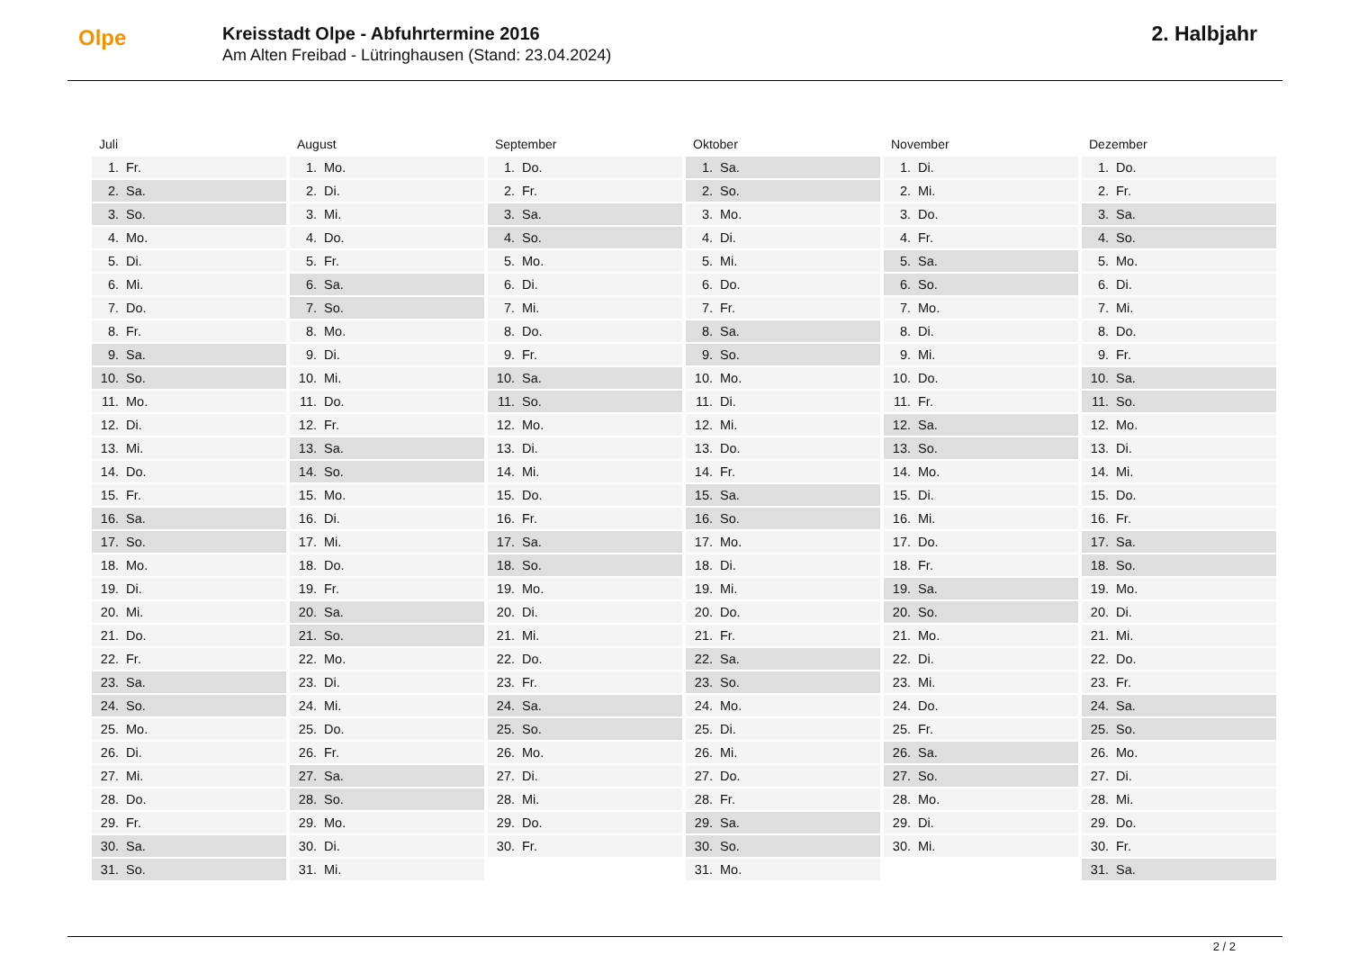Olpe
Kreisstadt Olpe - Abfuhrtermine 2016
Am Alten Freibad - Lütringhausen (Stand: 23.04.2024)
2. Halbjahr
Juli
| 1. | Fr. |
| 2. | Sa. |
| 3. | So. |
| 4. | Mo. |
| 5. | Di. |
| 6. | Mi. |
| 7. | Do. |
| 8. | Fr. |
| 9. | Sa. |
| 10. | So. |
| 11. | Mo. |
| 12. | Di. |
| 13. | Mi. |
| 14. | Do. |
| 15. | Fr. |
| 16. | Sa. |
| 17. | So. |
| 18. | Mo. |
| 19. | Di. |
| 20. | Mi. |
| 21. | Do. |
| 22. | Fr. |
| 23. | Sa. |
| 24. | So. |
| 25. | Mo. |
| 26. | Di. |
| 27. | Mi. |
| 28. | Do. |
| 29. | Fr. |
| 30. | Sa. |
| 31. | So. |
August
| 1. | Mo. |
| 2. | Di. |
| 3. | Mi. |
| 4. | Do. |
| 5. | Fr. |
| 6. | Sa. |
| 7. | So. |
| 8. | Mo. |
| 9. | Di. |
| 10. | Mi. |
| 11. | Do. |
| 12. | Fr. |
| 13. | Sa. |
| 14. | So. |
| 15. | Mo. |
| 16. | Di. |
| 17. | Mi. |
| 18. | Do. |
| 19. | Fr. |
| 20. | Sa. |
| 21. | So. |
| 22. | Mo. |
| 23. | Di. |
| 24. | Mi. |
| 25. | Do. |
| 26. | Fr. |
| 27. | Sa. |
| 28. | So. |
| 29. | Mo. |
| 30. | Di. |
| 31. | Mi. |
September
| 1. | Do. |
| 2. | Fr. |
| 3. | Sa. |
| 4. | So. |
| 5. | Mo. |
| 6. | Di. |
| 7. | Mi. |
| 8. | Do. |
| 9. | Fr. |
| 10. | Sa. |
| 11. | So. |
| 12. | Mo. |
| 13. | Di. |
| 14. | Mi. |
| 15. | Do. |
| 16. | Fr. |
| 17. | Sa. |
| 18. | So. |
| 19. | Mo. |
| 20. | Di. |
| 21. | Mi. |
| 22. | Do. |
| 23. | Fr. |
| 24. | Sa. |
| 25. | So. |
| 26. | Mo. |
| 27. | Di. |
| 28. | Mi. |
| 29. | Do. |
| 30. | Fr. |
Oktober
| 1. | Sa. |
| 2. | So. |
| 3. | Mo. |
| 4. | Di. |
| 5. | Mi. |
| 6. | Do. |
| 7. | Fr. |
| 8. | Sa. |
| 9. | So. |
| 10. | Mo. |
| 11. | Di. |
| 12. | Mi. |
| 13. | Do. |
| 14. | Fr. |
| 15. | Sa. |
| 16. | So. |
| 17. | Mo. |
| 18. | Di. |
| 19. | Mi. |
| 20. | Do. |
| 21. | Fr. |
| 22. | Sa. |
| 23. | So. |
| 24. | Mo. |
| 25. | Di. |
| 26. | Mi. |
| 27. | Do. |
| 28. | Fr. |
| 29. | Sa. |
| 30. | So. |
| 31. | Mo. |
November
| 1. | Di. |
| 2. | Mi. |
| 3. | Do. |
| 4. | Fr. |
| 5. | Sa. |
| 6. | So. |
| 7. | Mo. |
| 8. | Di. |
| 9. | Mi. |
| 10. | Do. |
| 11. | Fr. |
| 12. | Sa. |
| 13. | So. |
| 14. | Mo. |
| 15. | Di. |
| 16. | Mi. |
| 17. | Do. |
| 18. | Fr. |
| 19. | Sa. |
| 20. | So. |
| 21. | Mo. |
| 22. | Di. |
| 23. | Mi. |
| 24. | Do. |
| 25. | Fr. |
| 26. | Sa. |
| 27. | So. |
| 28. | Mo. |
| 29. | Di. |
| 30. | Mi. |
Dezember
| 1. | Do. |
| 2. | Fr. |
| 3. | Sa. |
| 4. | So. |
| 5. | Mo. |
| 6. | Di. |
| 7. | Mi. |
| 8. | Do. |
| 9. | Fr. |
| 10. | Sa. |
| 11. | So. |
| 12. | Mo. |
| 13. | Di. |
| 14. | Mi. |
| 15. | Do. |
| 16. | Fr. |
| 17. | Sa. |
| 18. | So. |
| 19. | Mo. |
| 20. | Di. |
| 21. | Mi. |
| 22. | Do. |
| 23. | Fr. |
| 24. | Sa. |
| 25. | So. |
| 26. | Mo. |
| 27. | Di. |
| 28. | Mi. |
| 29. | Do. |
| 30. | Fr. |
| 31. | Sa. |
2 / 2